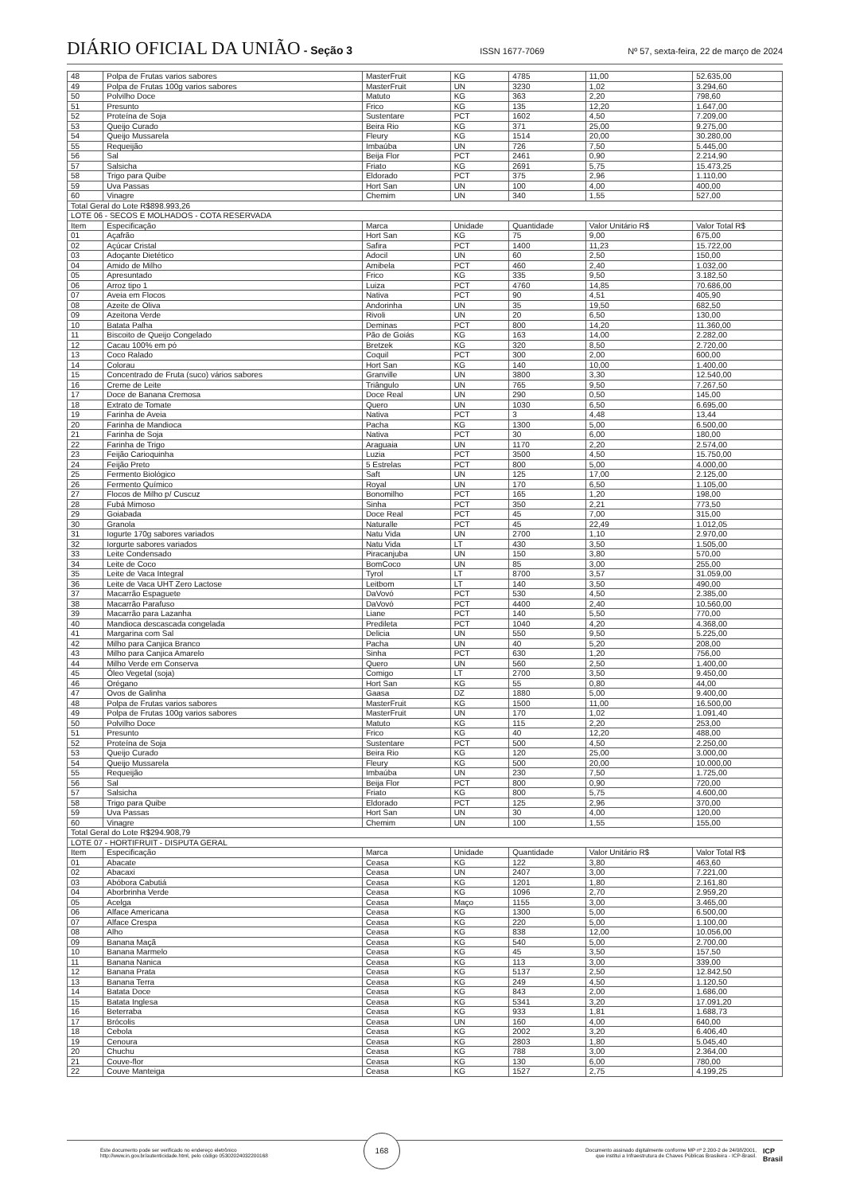DIÁRIO OFICIAL DA UNIÃO - Seção 3 ISSN 1677-7069 Nº 57, sexta-feira, 22 de março de 2024
| 48 | Polpa de Frutas varios sabores | MasterFruit | KG | 4785 | 11,00 | 52.635,00 |
| 49 | Polpa de Frutas 100g varios sabores | MasterFruit | UN | 3230 | 1,02 | 3.294,60 |
| 50 | Polvilho Doce | Matuto | KG | 363 | 2,20 | 798,60 |
| 51 | Presunto | Frico | KG | 135 | 12,20 | 1.647,00 |
| 52 | Proteína de Soja | Sustentare | PCT | 1602 | 4,50 | 7.209,00 |
| 53 | Queijo Curado | Beira Rio | KG | 371 | 25,00 | 9.275,00 |
| 54 | Queijo Mussarela | Fleury | KG | 1514 | 20,00 | 30.280,00 |
| 55 | Requeijão | Imbaúba | UN | 726 | 7,50 | 5.445,00 |
| 56 | Sal | Beija Flor | PCT | 2461 | 0,90 | 2.214,90 |
| 57 | Salsicha | Friato | KG | 2691 | 5,75 | 15.473,25 |
| 58 | Trigo para Quibe | Eldorado | PCT | 375 | 2,96 | 1.110,00 |
| 59 | Uva Passas | Hort San | UN | 100 | 4,00 | 400,00 |
| 60 | Vinagre | Chemim | UN | 340 | 1,55 | 527,00 |
| Total Geral do Lote R$898.993,26 | | | | | | |
| LOTE 06 - SECOS E MOLHADOS - COTA RESERVADA | | | | | | |
| Item | Especificação | Marca | Unidade | Quantidade | Valor Unitário R$ | Valor Total R$ |
| 01 | Açafrão | Hort San | KG | 75 | 9,00 | 675,00 |
| 02 | Açúcar Cristal | Safira | PCT | 1400 | 11,23 | 15.722,00 |
| 03 | Adoçante Dietético | Adocil | UN | 60 | 2,50 | 150,00 |
| 04 | Amido de Milho | Amibela | PCT | 460 | 2,40 | 1.032,00 |
| 05 | Apresuntado | Frico | KG | 335 | 9,50 | 3.182,50 |
| 06 | Arroz tipo 1 | Luiza | PCT | 4760 | 14,85 | 70.686,00 |
| 07 | Aveia em Flocos | Nativa | PCT | 90 | 4,51 | 405,90 |
| 08 | Azeite de Oliva | Andorinha | UN | 35 | 19,50 | 682,50 |
| 09 | Azeitona Verde | Rivoli | UN | 20 | 6,50 | 130,00 |
| 10 | Batata Palha | Deminas | PCT | 800 | 14,20 | 11.360,00 |
| 11 | Biscoito de Queijo Congelado | Pão de Goiás | KG | 163 | 14,00 | 2.282,00 |
| 12 | Cacau 100% em pó | Bretzek | KG | 320 | 8,50 | 2.720,00 |
| 13 | Coco Ralado | Coquil | PCT | 300 | 2,00 | 600,00 |
| 14 | Colorau | Hort San | KG | 140 | 10,00 | 1.400,00 |
| 15 | Concentrado de Fruta (suco) vários sabores | Granville | UN | 3800 | 3,30 | 12.540,00 |
| 16 | Creme de Leite | Triângulo | UN | 765 | 9,50 | 7.267,50 |
| 17 | Doce de Banana Cremosa | Doce Real | UN | 290 | 0,50 | 145,00 |
| 18 | Extrato de Tomate | Quero | UN | 1030 | 6,50 | 6.695,00 |
| 19 | Farinha de Aveia | Nativa | PCT | 3 | 4,48 | 13,44 |
| 20 | Farinha de Mandioca | Pacha | KG | 1300 | 5,00 | 6.500,00 |
| 21 | Farinha de Soja | Nativa | PCT | 30 | 6,00 | 180,00 |
| 22 | Farinha de Trigo | Araguaia | UN | 1170 | 2,20 | 2.574,00 |
| 23 | Feijão Carioquinha | Luzia | PCT | 3500 | 4,50 | 15.750,00 |
| 24 | Feijão Preto | 5 Estrelas | PCT | 800 | 5,00 | 4.000,00 |
| 25 | Fermento Biológico | Saft | UN | 125 | 17,00 | 2.125,00 |
| 26 | Fermento Químico | Royal | UN | 170 | 6,50 | 1.105,00 |
| 27 | Flocos de Milho p/ Cuscuz | Bonomilho | PCT | 165 | 1,20 | 198,00 |
| 28 | Fubá Mimoso | Sinha | PCT | 350 | 2,21 | 773,50 |
| 29 | Goiabada | Doce Real | PCT | 45 | 7,00 | 315,00 |
| 30 | Granola | Naturalle | PCT | 45 | 22,49 | 1.012,05 |
| 31 | Iogurte 170g sabores variados | Natu Vida | UN | 2700 | 1,10 | 2.970,00 |
| 32 | Iorgurte sabores variados | Natu Vida | LT | 430 | 3,50 | 1.505,00 |
| 33 | Leite Condensado | Piracanjuba | UN | 150 | 3,80 | 570,00 |
| 34 | Leite de Coco | BomCoco | UN | 85 | 3,00 | 255,00 |
| 35 | Leite de Vaca Integral | Tyrol | LT | 8700 | 3,57 | 31.059,00 |
| 36 | Leite de Vaca UHT Zero Lactose | Leitbom | LT | 140 | 3,50 | 490,00 |
| 37 | Macarrão Espaguete | DaVovó | PCT | 530 | 4,50 | 2.385,00 |
| 38 | Macarrão Parafuso | DaVovó | PCT | 4400 | 2,40 | 10.560,00 |
| 39 | Macarrão para Lazanha | Liane | PCT | 140 | 5,50 | 770,00 |
| 40 | Mandioca descascada congelada | Predileta | PCT | 1040 | 4,20 | 4.368,00 |
| 41 | Margarina com Sal | Delicia | UN | 550 | 9,50 | 5.225,00 |
| 42 | Milho para Canjica Branco | Pacha | UN | 40 | 5,20 | 208,00 |
| 43 | Milho para Canjica Amarelo | Sinha | PCT | 630 | 1,20 | 756,00 |
| 44 | Milho Verde em Conserva | Quero | UN | 560 | 2,50 | 1.400,00 |
| 45 | Óleo Vegetal (soja) | Comigo | LT | 2700 | 3,50 | 9.450,00 |
| 46 | Orégano | Hort San | KG | 55 | 0,80 | 44,00 |
| 47 | Ovos de Galinha | Gaasa | DZ | 1880 | 5,00 | 9.400,00 |
| 48 | Polpa de Frutas varios sabores | MasterFruit | KG | 1500 | 11,00 | 16.500,00 |
| 49 | Polpa de Frutas 100g varios sabores | MasterFruit | UN | 170 | 1,02 | 1.091,40 |
| 50 | Polvilho Doce | Matuto | KG | 115 | 2,20 | 253,00 |
| 51 | Presunto | Frico | KG | 40 | 12,20 | 488,00 |
| 52 | Proteína de Soja | Sustentare | PCT | 500 | 4,50 | 2.250,00 |
| 53 | Queijo Curado | Beira Rio | KG | 120 | 25,00 | 3.000,00 |
| 54 | Queijo Mussarela | Fleury | KG | 500 | 20,00 | 10.000,00 |
| 55 | Requeijão | Imbaúba | UN | 230 | 7,50 | 1.725,00 |
| 56 | Sal | Beija Flor | PCT | 800 | 0,90 | 720,00 |
| 57 | Salsicha | Friato | KG | 800 | 5,75 | 4.600,00 |
| 58 | Trigo para Quibe | Eldorado | PCT | 125 | 2,96 | 370,00 |
| 59 | Uva Passas | Hort San | UN | 30 | 4,00 | 120,00 |
| 60 | Vinagre | Chemim | UN | 100 | 1,55 | 155,00 |
| Total Geral do Lote R$294.908,79 | | | | | | |
| LOTE 07 - HORTIFRUIT - DISPUTA GERAL | | | | | | |
| Item | Especificação | Marca | Unidade | Quantidade | Valor Unitário R$ | Valor Total R$ |
| 01 | Abacate | Ceasa | KG | 122 | 3,80 | 463,60 |
| 02 | Abacaxi | Ceasa | UN | 2407 | 3,00 | 7.221,00 |
| 03 | Abóbora Cabutiá | Ceasa | KG | 1201 | 1,80 | 2.161,80 |
| 04 | Aborbrinha Verde | Ceasa | KG | 1096 | 2,70 | 2.959,20 |
| 05 | Acelga | Ceasa | Maço | 1155 | 3,00 | 3.465,00 |
| 06 | Alface Americana | Ceasa | KG | 1300 | 5,00 | 6.500,00 |
| 07 | Alface Crespa | Ceasa | KG | 220 | 5,00 | 1.100,00 |
| 08 | Alho | Ceasa | KG | 838 | 12,00 | 10.056,00 |
| 09 | Banana Maçã | Ceasa | KG | 540 | 5,00 | 2.700,00 |
| 10 | Banana Marmelo | Ceasa | KG | 45 | 3,50 | 157,50 |
| 11 | Banana Nanica | Ceasa | KG | 113 | 3,00 | 339,00 |
| 12 | Banana Prata | Ceasa | KG | 5137 | 2,50 | 12.842,50 |
| 13 | Banana Terra | Ceasa | KG | 249 | 4,50 | 1.120,50 |
| 14 | Batata Doce | Ceasa | KG | 843 | 2,00 | 1.686,00 |
| 15 | Batata Inglesa | Ceasa | KG | 5341 | 3,20 | 17.091,20 |
| 16 | Beterraba | Ceasa | KG | 933 | 1,81 | 1.688,73 |
| 17 | Brócolis | Ceasa | UN | 160 | 4,00 | 640,00 |
| 18 | Cebola | Ceasa | KG | 2002 | 3,20 | 6.406,40 |
| 19 | Cenoura | Ceasa | KG | 2803 | 1,80 | 5.045,40 |
| 20 | Chuchu | Ceasa | KG | 788 | 3,00 | 2.364,00 |
| 21 | Couve-flor | Ceasa | KG | 130 | 6,00 | 780,00 |
| 22 | Couve Manteiga | Ceasa | KG | 1527 | 2,75 | 4.199,25 |
Este documento pode ser verificado no endereço eletrônico
http://www.in.gov.br/autenticidade.html, pelo código 05302024032200168
168
Documento assinado digitalmente conforme MP nº 2.200-2 de 24/08/2001,
que institui a Infraestrutura de Chaves Públicas Brasileira - ICP-Brasil.
ICP
Brasil